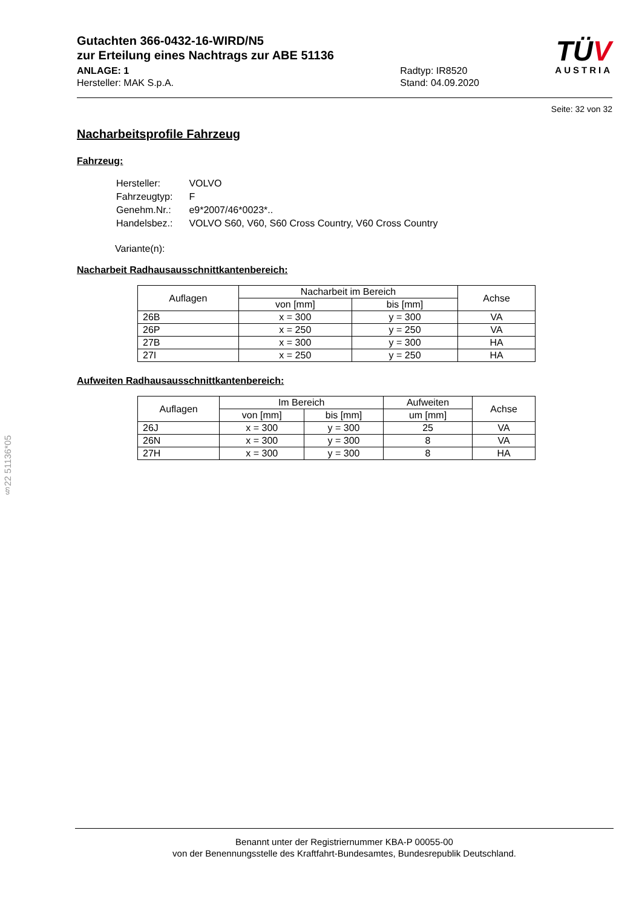§22 51136*05
TÜV
AUSTRIA
Gutachten 366-0432-16-WIRD/N5
zur Erteilung eines Nachtrags zur ABE 51136
ANLAGE: 1
Hersteller: MAK S.p.A.
Radtyp: IR8520
Stand: 04.09.2020
Seite: 32 von 32
Nacharbeitsprofile Fahrzeug
Fahrzeug:
| Hersteller: | VOLVO |
| Fahrzeugtyp: | F |
| Genehm.Nr.: | e9*2007/46*0023*.. |
| Handelsbez.: | VOLVO S60, V60, S60 Cross Country, V60 Cross Country |
Variante(n):
Nacharbeit Radhausausschnittkantenbereich:
| Auflagen | Nacharbeit im Bereich | | Achse |
| --- | --- | --- | --- |
| | von [mm] | bis [mm] | |
| 26B | x = 300 | y = 300 | VA |
| 26P | x = 250 | y = 250 | VA |
| 27B | x = 300 | y = 300 | HA |
| 27I | x = 250 | y = 250 | HA |
Aufweiten Radhausausschnittkantenbereich:
| Auflagen | Im Bereich | | Aufweiten | Achse |
| --- | --- | --- | --- | --- |
| | von [mm] | bis [mm] | um [mm] | |
| 26J | x = 300 | y = 300 | 25 | VA |
| 26N | x = 300 | y = 300 | 8 | VA |
| 27H | x = 300 | y = 300 | 8 | HA |
Benannt unter der Registriernummer KBA-P 00055-00
von der Benennungsstelle des Kraftfahrt-Bundesamtes, Bundesrepublik Deutschland.